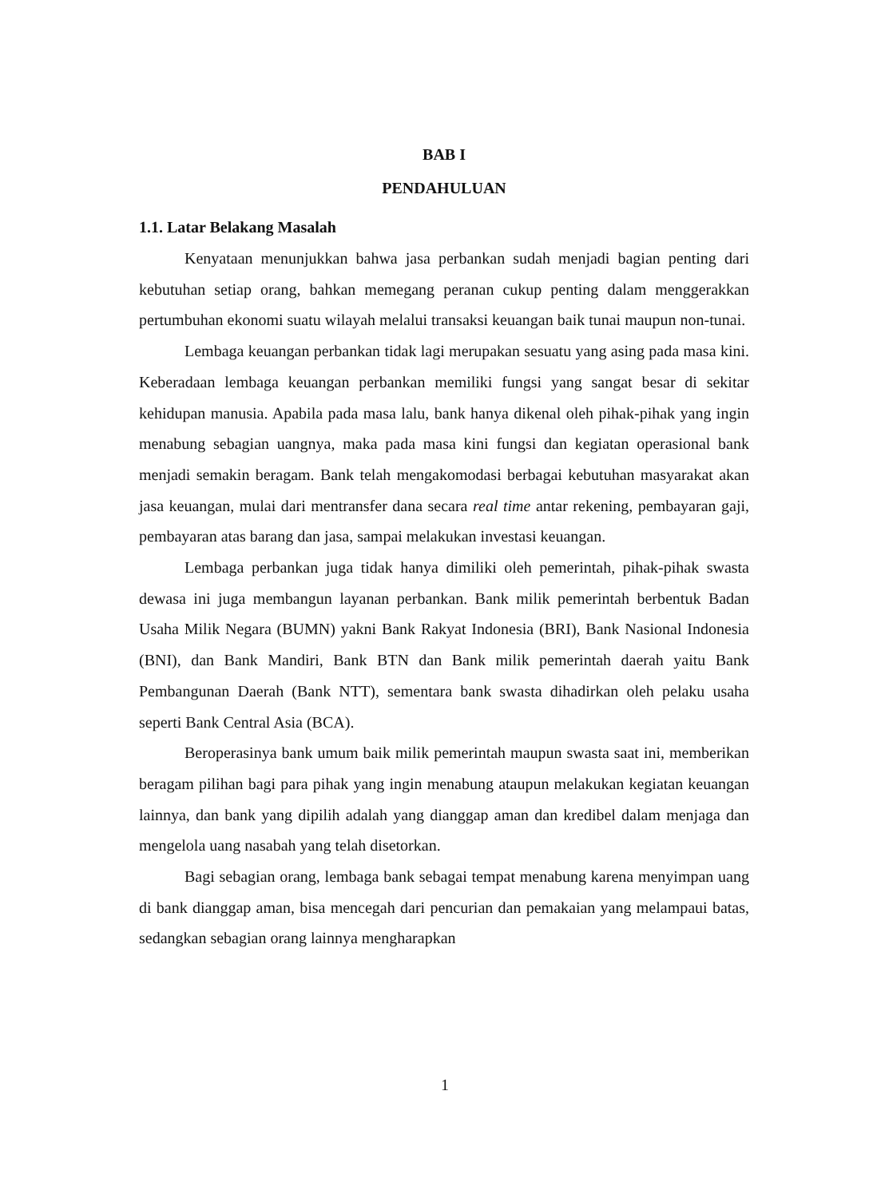BAB I
PENDAHULUAN
1.1. Latar Belakang Masalah
Kenyataan menunjukkan bahwa jasa perbankan sudah menjadi bagian penting dari kebutuhan setiap orang, bahkan memegang peranan cukup penting dalam menggerakkan pertumbuhan ekonomi suatu wilayah melalui transaksi keuangan baik tunai maupun non-tunai.
Lembaga keuangan perbankan tidak lagi merupakan sesuatu yang asing pada masa kini. Keberadaan lembaga keuangan perbankan memiliki fungsi yang sangat besar di sekitar kehidupan manusia. Apabila pada masa lalu, bank hanya dikenal oleh pihak-pihak yang ingin menabung sebagian uangnya, maka pada masa kini fungsi dan kegiatan operasional bank menjadi semakin beragam. Bank telah mengakomodasi berbagai kebutuhan masyarakat akan jasa keuangan, mulai dari mentransfer dana secara real time antar rekening, pembayaran gaji, pembayaran atas barang dan jasa, sampai melakukan investasi keuangan.
Lembaga perbankan juga tidak hanya dimiliki oleh pemerintah, pihak-pihak swasta dewasa ini juga membangun layanan perbankan. Bank milik pemerintah berbentuk Badan Usaha Milik Negara (BUMN) yakni Bank Rakyat Indonesia (BRI), Bank Nasional Indonesia (BNI), dan Bank Mandiri, Bank BTN dan Bank milik pemerintah daerah yaitu Bank Pembangunan Daerah (Bank NTT), sementara bank swasta dihadirkan oleh pelaku usaha seperti Bank Central Asia (BCA).
Beroperasinya bank umum baik milik pemerintah maupun swasta saat ini, memberikan beragam pilihan bagi para pihak yang ingin menabung ataupun melakukan kegiatan keuangan lainnya, dan bank yang dipilih adalah yang dianggap aman dan kredibel dalam menjaga dan mengelola uang nasabah yang telah disetorkan.
Bagi sebagian orang, lembaga bank sebagai tempat menabung karena menyimpan uang di bank dianggap aman, bisa mencegah dari pencurian dan pemakaian yang melampaui batas, sedangkan sebagian orang lainnya mengharapkan
1